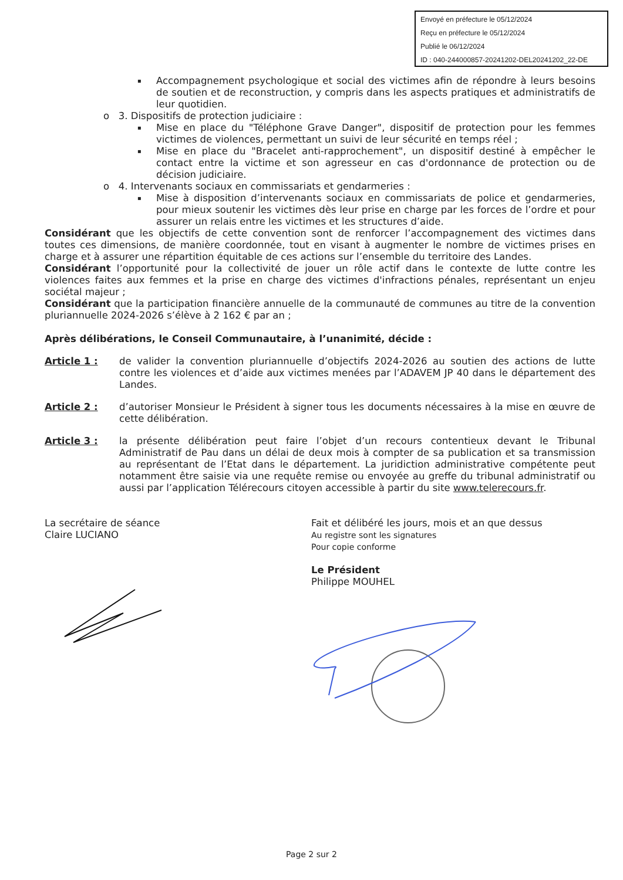Envoyé en préfecture le 05/12/2024
Reçu en préfecture le 05/12/2024
Publié le 06/12/2024
ID : 040-244000857-20241202-DEL20241202_22-DE
Accompagnement psychologique et social des victimes afin de répondre à leurs besoins de soutien et de reconstruction, y compris dans les aspects pratiques et administratifs de leur quotidien.
o 3. Dispositifs de protection judiciaire :
Mise en place du "Téléphone Grave Danger", dispositif de protection pour les femmes victimes de violences, permettant un suivi de leur sécurité en temps réel ;
Mise en place du "Bracelet anti-rapprochement", un dispositif destiné à empêcher le contact entre la victime et son agresseur en cas d'ordonnance de protection ou de décision judiciaire.
o 4. Intervenants sociaux en commissariats et gendarmeries :
Mise à disposition d’intervenants sociaux en commissariats de police et gendarmeries, pour mieux soutenir les victimes dès leur prise en charge par les forces de l’ordre et pour assurer un relais entre les victimes et les structures d’aide.
Considérant que les objectifs de cette convention sont de renforcer l’accompagnement des victimes dans toutes ces dimensions, de manière coordonnée, tout en visant à augmenter le nombre de victimes prises en charge et à assurer une répartition équitable de ces actions sur l’ensemble du territoire des Landes.
Considérant l’opportunité pour la collectivité de jouer un rôle actif dans le contexte de lutte contre les violences faites aux femmes et la prise en charge des victimes d'infractions pénales, représentant un enjeu sociétal majeur ;
Considérant que la participation financière annuelle de la communauté de communes au titre de la convention pluriannuelle 2024-2026 s’élève à 2 162 € par an ;
Après délibérations, le Conseil Communautaire, à l’unanimité, décide :
Article 1 : de valider la convention pluriannuelle d’objectifs 2024-2026 au soutien des actions de lutte contre les violences et d’aide aux victimes menées par l’ADAVEM JP 40 dans le département des Landes.
Article 2 : d’autoriser Monsieur le Président à signer tous les documents nécessaires à la mise en œuvre de cette délibération.
Article 3 : la présente délibération peut faire l’objet d’un recours contentieux devant le Tribunal Administratif de Pau dans un délai de deux mois à compter de sa publication et sa transmission au représentant de l’Etat dans le département. La juridiction administrative compétente peut notamment être saisie via une requête remise ou envoyée au greffe du tribunal administratif ou aussi par l’application Télérecours citoyen accessible à partir du site www.telerecours.fr.
La secrétaire de séance
Claire LUCIANO
Fait et délibéré les jours, mois et an que dessus
Au registre sont les signatures
Pour copie conforme
Le Président
Philippe MOUHEL
Page 2 sur 2